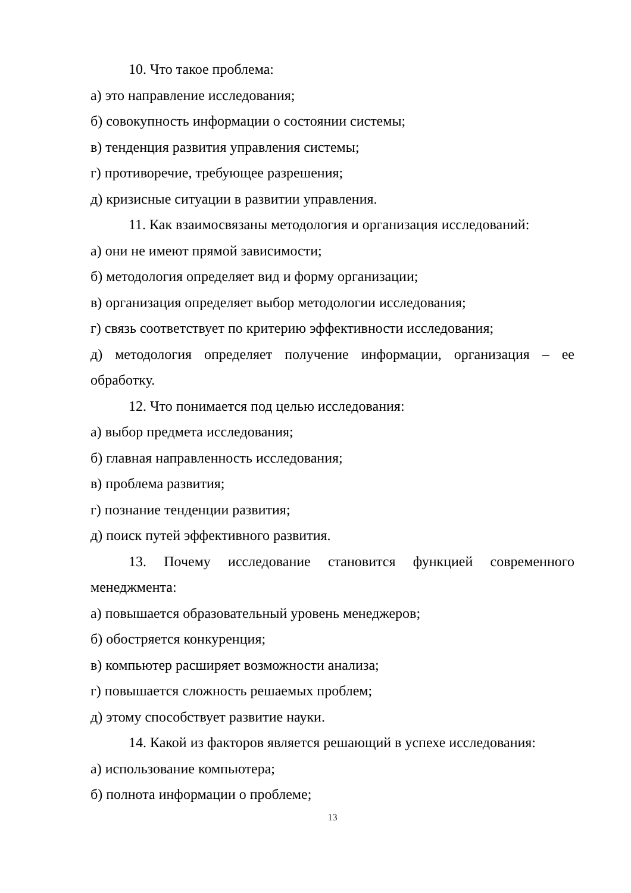10. Что такое проблема:
а) это направление исследования;
б) совокупность информации о состоянии системы;
в) тенденция развития управления системы;
г) противоречие, требующее разрешения;
д) кризисные ситуации в развитии управления.
11. Как взаимосвязаны методология и организация исследований:
а) они не имеют прямой зависимости;
б) методология определяет вид и форму организации;
в) организация определяет выбор методологии исследования;
г) связь соответствует по критерию эффективности исследования;
д) методология определяет получение информации, организация – ее обработку.
12. Что понимается под целью исследования:
а) выбор предмета исследования;
б) главная направленность исследования;
в) проблема развития;
г) познание тенденции развития;
д) поиск путей эффективного развития.
13. Почему исследование становится функцией современного менеджмента:
а) повышается образовательный уровень менеджеров;
б) обостряется конкуренция;
в) компьютер расширяет возможности анализа;
г) повышается сложность решаемых проблем;
д) этому способствует развитие науки.
14. Какой из факторов является решающий в успехе исследования:
а) использование компьютера;
б) полнота информации о проблеме;
13